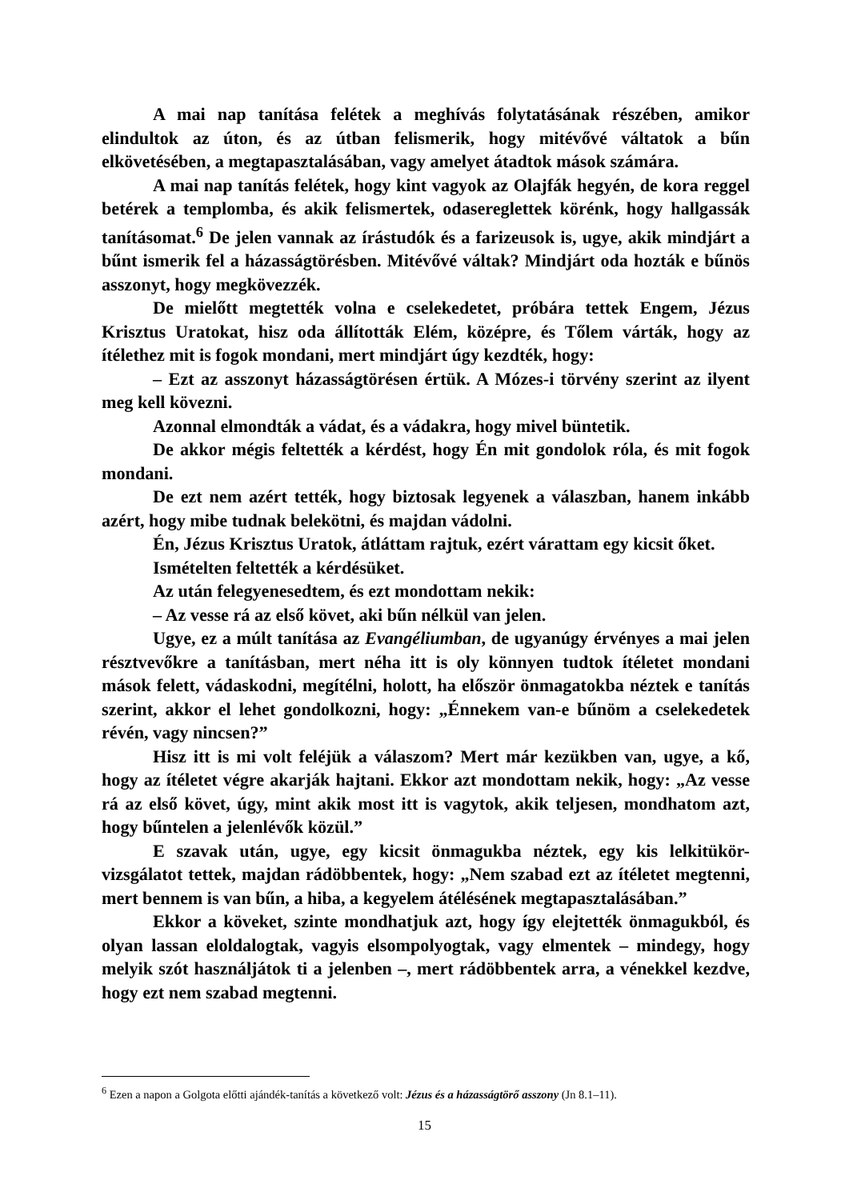A mai nap tanítása felétek a meghívás folytatásának részében, amikor elindultok az úton, és az útban felismerik, hogy mitévővé váltatok a bűn elkövetésében, a megtapasztalásában, vagy amelyet átadtok mások számára.
A mai nap tanítás felétek, hogy kint vagyok az Olajfák hegyén, de kora reggel betérek a templomba, és akik felismertek, odasereglettek körénk, hogy hallgassák tanításomat.<sup>6</sup> De jelen vannak az írástudók és a farizeusok is, ugye, akik mindjárt a bűnt ismerik fel a házasságtörésben. Mitévővé váltak? Mindjárt oda hozták e bűnös asszonyt, hogy megkövezzék.
De mielőtt megtették volna e cselekedetet, próbára tettek Engem, Jézus Krisztus Uratokat, hisz oda állították Elém, középre, és Tőlem várták, hogy az ítélethez mit is fogok mondani, mert mindjárt úgy kezdték, hogy:
– Ezt az asszonyt házasságtörésen értük. A Mózes-i törvény szerint az ilyent meg kell kövezni.
Azonnal elmondták a vádat, és a vádakra, hogy mivel büntetik.
De akkor mégis feltették a kérdést, hogy Én mit gondolok róla, és mit fogok mondani.
De ezt nem azért tették, hogy biztosak legyenek a válaszban, hanem inkább azért, hogy mibe tudnak belekötni, és majdan vádolni.
Én, Jézus Krisztus Uratok, átláttam rajtuk, ezért várattam egy kicsit őket.
Ismételten feltették a kérdésüket.
Az után felegyenesedtem, és ezt mondottam nekik:
– Az vesse rá az első követ, aki bűn nélkül van jelen.
Ugye, ez a múlt tanítása az Evangéliumban, de ugyanúgy érvényes a mai jelen résztvevőkre a tanításban, mert néha itt is oly könnyen tudtok ítéletet mondani mások felett, vádaskodni, megítélni, holott, ha először önmagatokba néztek e tanítás szerint, akkor el lehet gondolkozni, hogy: „Énnekem van-e bűnöm a cselekedetek révén, vagy nincsen?”
Hisz itt is mi volt feléjük a válaszom? Mert már kezükben van, ugye, a kő, hogy az ítéletet végre akarják hajtani. Ekkor azt mondottam nekik, hogy: „Az vesse rá az első követ, úgy, mint akik most itt is vagytok, akik teljesen, mondhatom azt, hogy bűntelen a jelenlévők közül.”
E szavak után, ugye, egy kicsit önmagukba néztek, egy kis lelkitükör-vizsgálatot tettek, majdan rádöbbentek, hogy: „Nem szabad ezt az ítéletet megtenni, mert bennem is van bűn, a hiba, a kegyelem átélésének megtapasztalásában.”
Ekkor a köveket, szinte mondhatjuk azt, hogy így elejtették önmagukból, és olyan lassan eloldalogtak, vagyis elsompolyogtak, vagy elmentek – mindegy, hogy melyik szót használjátok ti a jelenben –, mert rádöbbentek arra, a vénekkel kezdve, hogy ezt nem szabad megtenni.
<sup>6</sup> Ezen a napon a Golgota előtti ajándék-tanítás a következő volt: Jézus és a házasságtörő asszony (Jn 8.1–11).
15